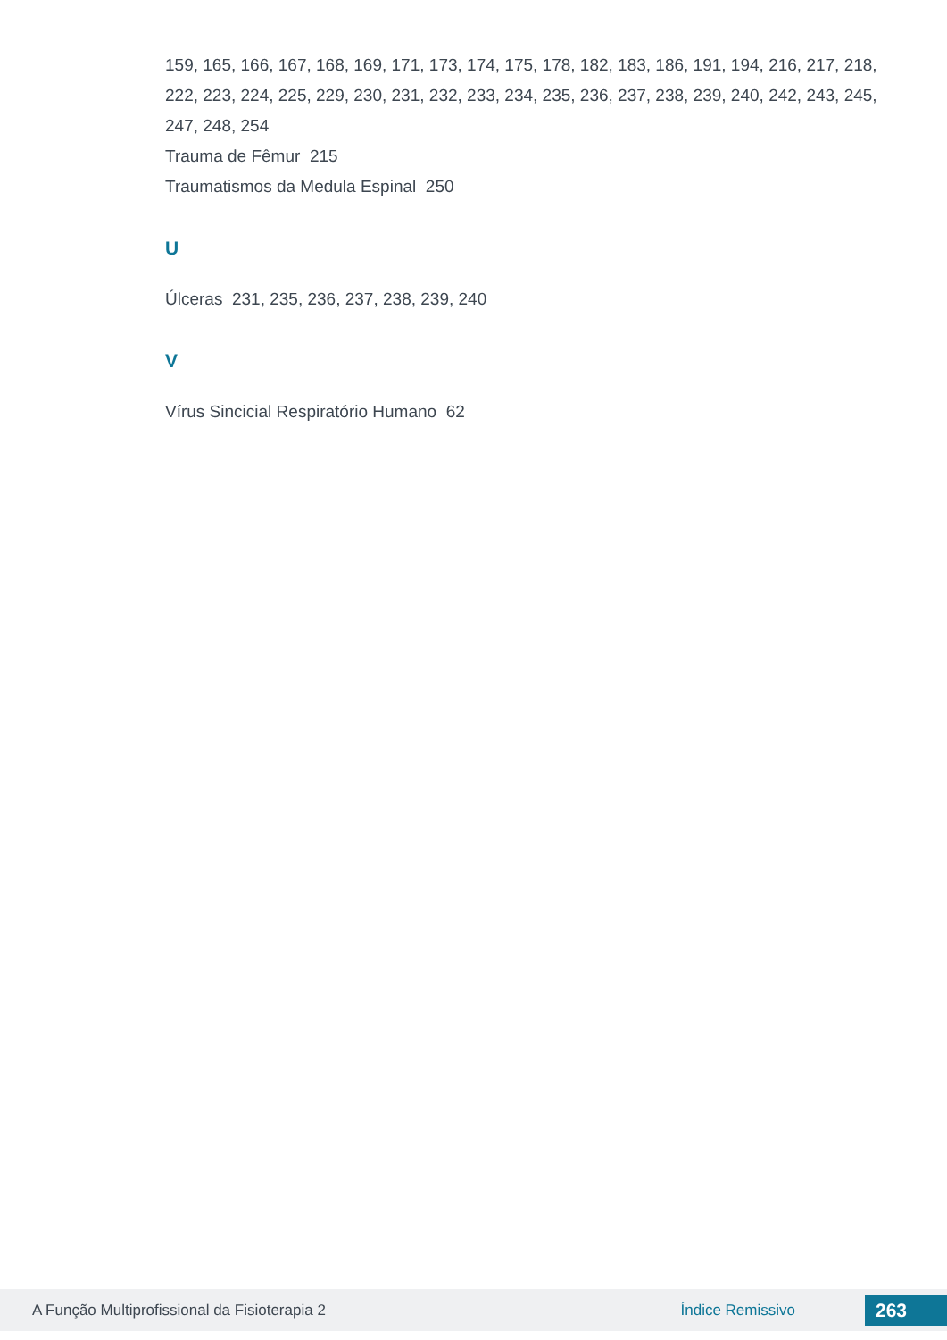159, 165, 166, 167, 168, 169, 171, 173, 174, 175, 178, 182, 183, 186, 191, 194, 216, 217, 218, 222, 223, 224, 225, 229, 230, 231, 232, 233, 234, 235, 236, 237, 238, 239, 240, 242, 243, 245, 247, 248, 254
Trauma de Fêmur 215
Traumatismos da Medula Espinal 250
U
Úlceras 231, 235, 236, 237, 238, 239, 240
V
Vírus Sincicial Respiratório Humano 62
A Função Multiprofissional da Fisioterapia 2 Índice Remissivo 263